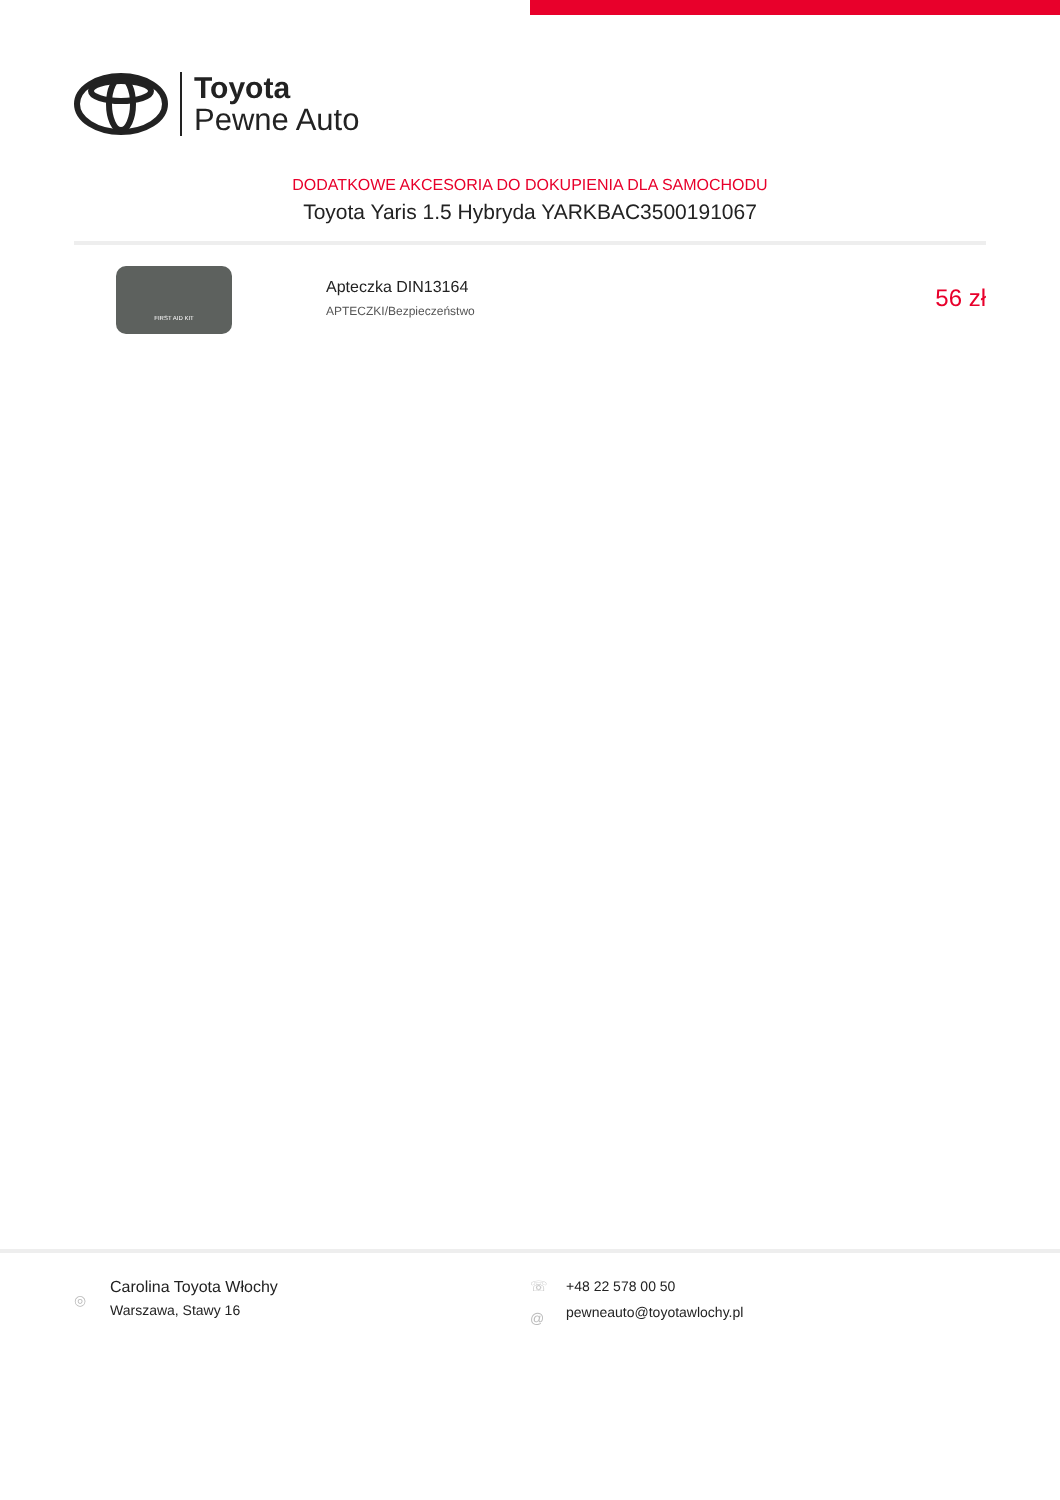Toyota
Pewne Auto
DODATKOWE AKCESORIA DO DOKUPIENIA DLA SAMOCHODU
Toyota Yaris 1.5 Hybryda YARKBAC3500191067
FIRST AID KIT
Apteczka DIN13164
APTECZKI/Bezpieczeństwo
56 zł
◎
Carolina Toyota Włochy
Warszawa, Stawy 16
☏
@
+48 22 578 00 50
pewneauto@toyotawlochy.pl